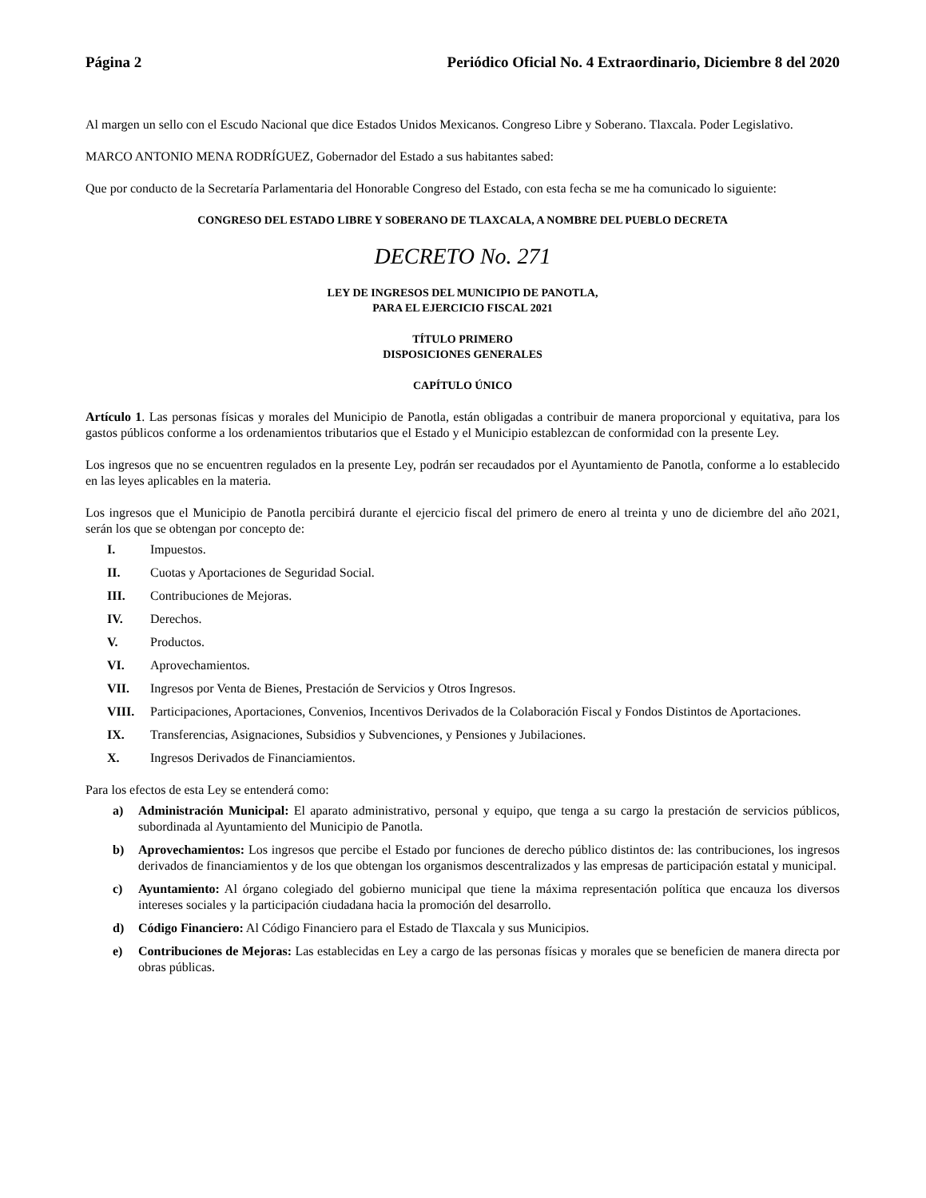Página 2 Periódico Oficial No. 4 Extraordinario, Diciembre 8 del 2020
Al margen un sello con el Escudo Nacional que dice Estados Unidos Mexicanos. Congreso Libre y Soberano. Tlaxcala. Poder Legislativo.
MARCO ANTONIO MENA RODRÍGUEZ, Gobernador del Estado a sus habitantes sabed:
Que por conducto de la Secretaría Parlamentaria del Honorable Congreso del Estado, con esta fecha se me ha comunicado lo siguiente:
CONGRESO DEL ESTADO LIBRE Y SOBERANO DE TLAXCALA, A NOMBRE DEL PUEBLO DECRETA
DECRETO No. 271
LEY DE INGRESOS DEL MUNICIPIO DE PANOTLA,
PARA EL EJERCICIO FISCAL 2021
TÍTULO PRIMERO
DISPOSICIONES GENERALES
CAPÍTULO ÚNICO
Artículo 1. Las personas físicas y morales del Municipio de Panotla, están obligadas a contribuir de manera proporcional y equitativa, para los gastos públicos conforme a los ordenamientos tributarios que el Estado y el Municipio establezcan de conformidad con la presente Ley.
Los ingresos que no se encuentren regulados en la presente Ley, podrán ser recaudados por el Ayuntamiento de Panotla, conforme a lo establecido en las leyes aplicables en la materia.
Los ingresos que el Municipio de Panotla percibirá durante el ejercicio fiscal del primero de enero al treinta y uno de diciembre del año 2021, serán los que se obtengan por concepto de:
I. Impuestos.
II. Cuotas y Aportaciones de Seguridad Social.
III. Contribuciones de Mejoras.
IV. Derechos.
V. Productos.
VI. Aprovechamientos.
VII. Ingresos por Venta de Bienes, Prestación de Servicios y Otros Ingresos.
VIII. Participaciones, Aportaciones, Convenios, Incentivos Derivados de la Colaboración Fiscal y Fondos Distintos de Aportaciones.
IX. Transferencias, Asignaciones, Subsidios y Subvenciones, y Pensiones y Jubilaciones.
X. Ingresos Derivados de Financiamientos.
Para los efectos de esta Ley se entenderá como:
a) Administración Municipal: El aparato administrativo, personal y equipo, que tenga a su cargo la prestación de servicios públicos, subordinada al Ayuntamiento del Municipio de Panotla.
b) Aprovechamientos: Los ingresos que percibe el Estado por funciones de derecho público distintos de: las contribuciones, los ingresos derivados de financiamientos y de los que obtengan los organismos descentralizados y las empresas de participación estatal y municipal.
c) Ayuntamiento: Al órgano colegiado del gobierno municipal que tiene la máxima representación política que encauza los diversos intereses sociales y la participación ciudadana hacia la promoción del desarrollo.
d) Código Financiero: Al Código Financiero para el Estado de Tlaxcala y sus Municipios.
e) Contribuciones de Mejoras: Las establecidas en Ley a cargo de las personas físicas y morales que se beneficien de manera directa por obras públicas.